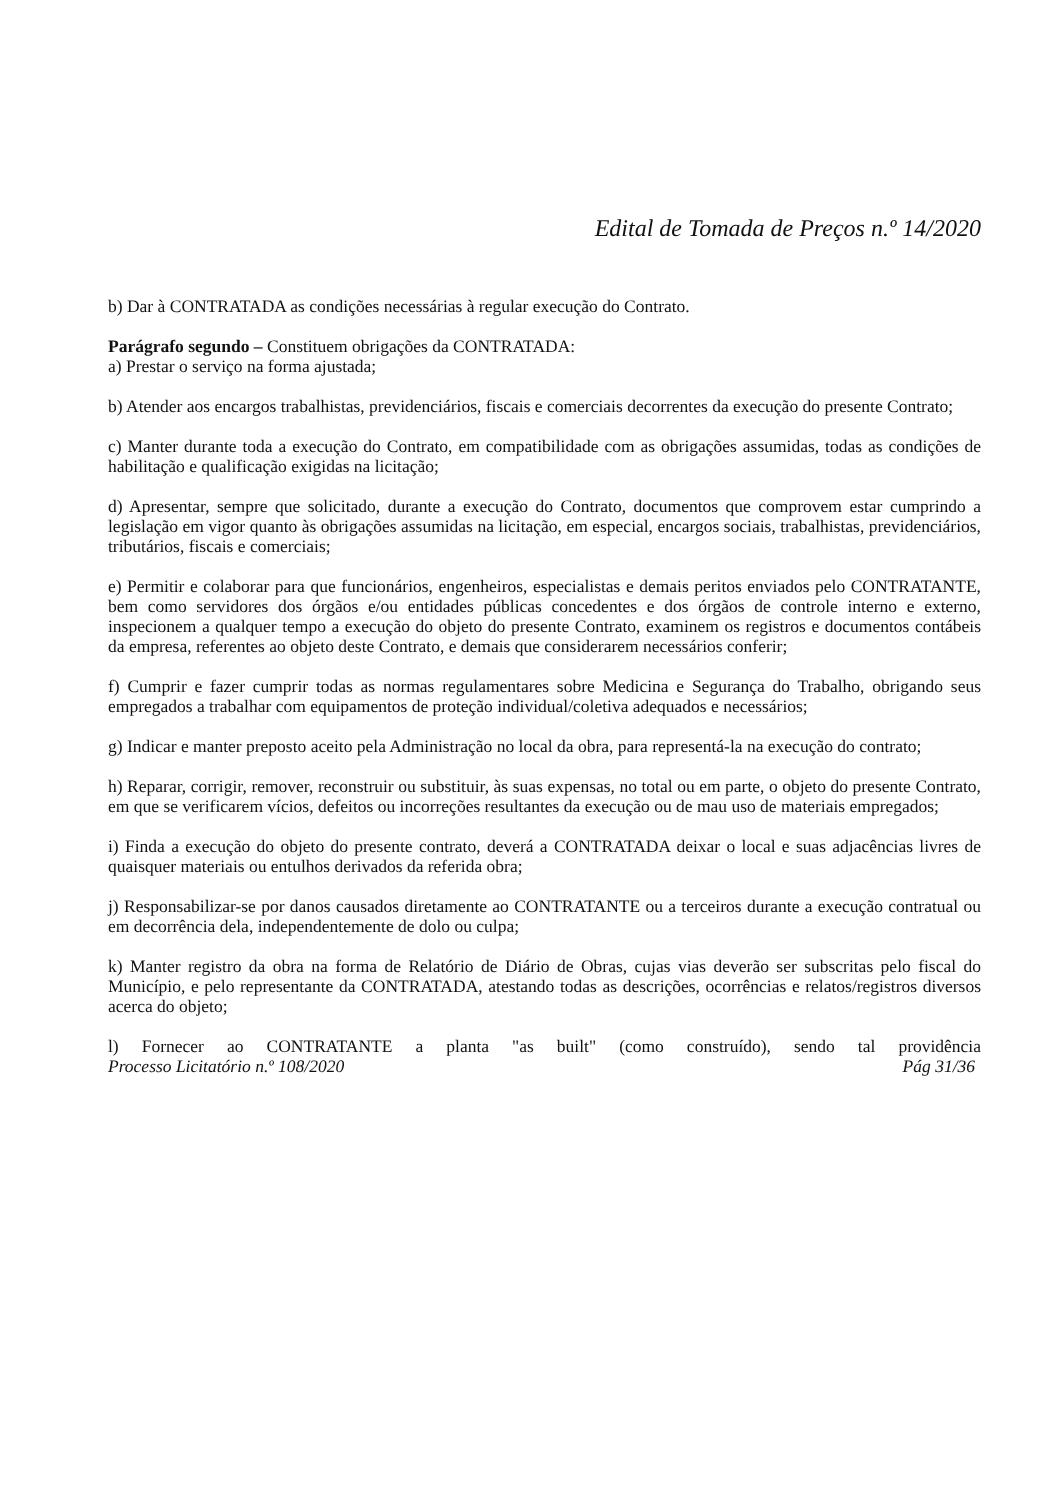Edital de Tomada de Preços n.º 14/2020
b) Dar à CONTRATADA as condições necessárias à regular execução do Contrato.
Parágrafo segundo – Constituem obrigações da CONTRATADA:
a) Prestar o serviço na forma ajustada;
b) Atender aos encargos trabalhistas, previdenciários, fiscais e comerciais decorrentes da execução do presente Contrato;
c) Manter durante toda a execução do Contrato, em compatibilidade com as obrigações assumidas, todas as condições de habilitação e qualificação exigidas na licitação;
d) Apresentar, sempre que solicitado, durante a execução do Contrato, documentos que comprovem estar cumprindo a legislação em vigor quanto às obrigações assumidas na licitação, em especial, encargos sociais, trabalhistas, previdenciários, tributários, fiscais e comerciais;
e) Permitir e colaborar para que funcionários, engenheiros, especialistas e demais peritos enviados pelo CONTRATANTE, bem como servidores dos órgãos e/ou entidades públicas concedentes e dos órgãos de controle interno e externo, inspecionem a qualquer tempo a execução do objeto do presente Contrato, examinem os registros e documentos contábeis da empresa, referentes ao objeto deste Contrato, e demais que considerarem necessários conferir;
f) Cumprir e fazer cumprir todas as normas regulamentares sobre Medicina e Segurança do Trabalho, obrigando seus empregados a trabalhar com equipamentos de proteção individual/coletiva adequados e necessários;
g) Indicar e manter preposto aceito pela Administração no local da obra, para representá-la na execução do contrato;
h) Reparar, corrigir, remover, reconstruir ou substituir, às suas expensas, no total ou em parte, o objeto do presente Contrato, em que se verificarem vícios, defeitos ou incorreções resultantes da execução ou de mau uso de materiais empregados;
i) Finda a execução do objeto do presente contrato, deverá a CONTRATADA deixar o local e suas adjacências livres de quaisquer materiais ou entulhos derivados da referida obra;
j) Responsabilizar-se por danos causados diretamente ao CONTRATANTE ou a terceiros durante a execução contratual ou em decorrência dela, independentemente de dolo ou culpa;
k) Manter registro da obra na forma de Relatório de Diário de Obras, cujas vias deverão ser subscritas pelo fiscal do Município, e pelo representante da CONTRATADA, atestando todas as descrições, ocorrências e relatos/registros diversos acerca do objeto;
l) Fornecer ao CONTRATANTE a planta "as built" (como construído), sendo tal providência
Processo Licitatório n.º 108/2020 Pág 31/36